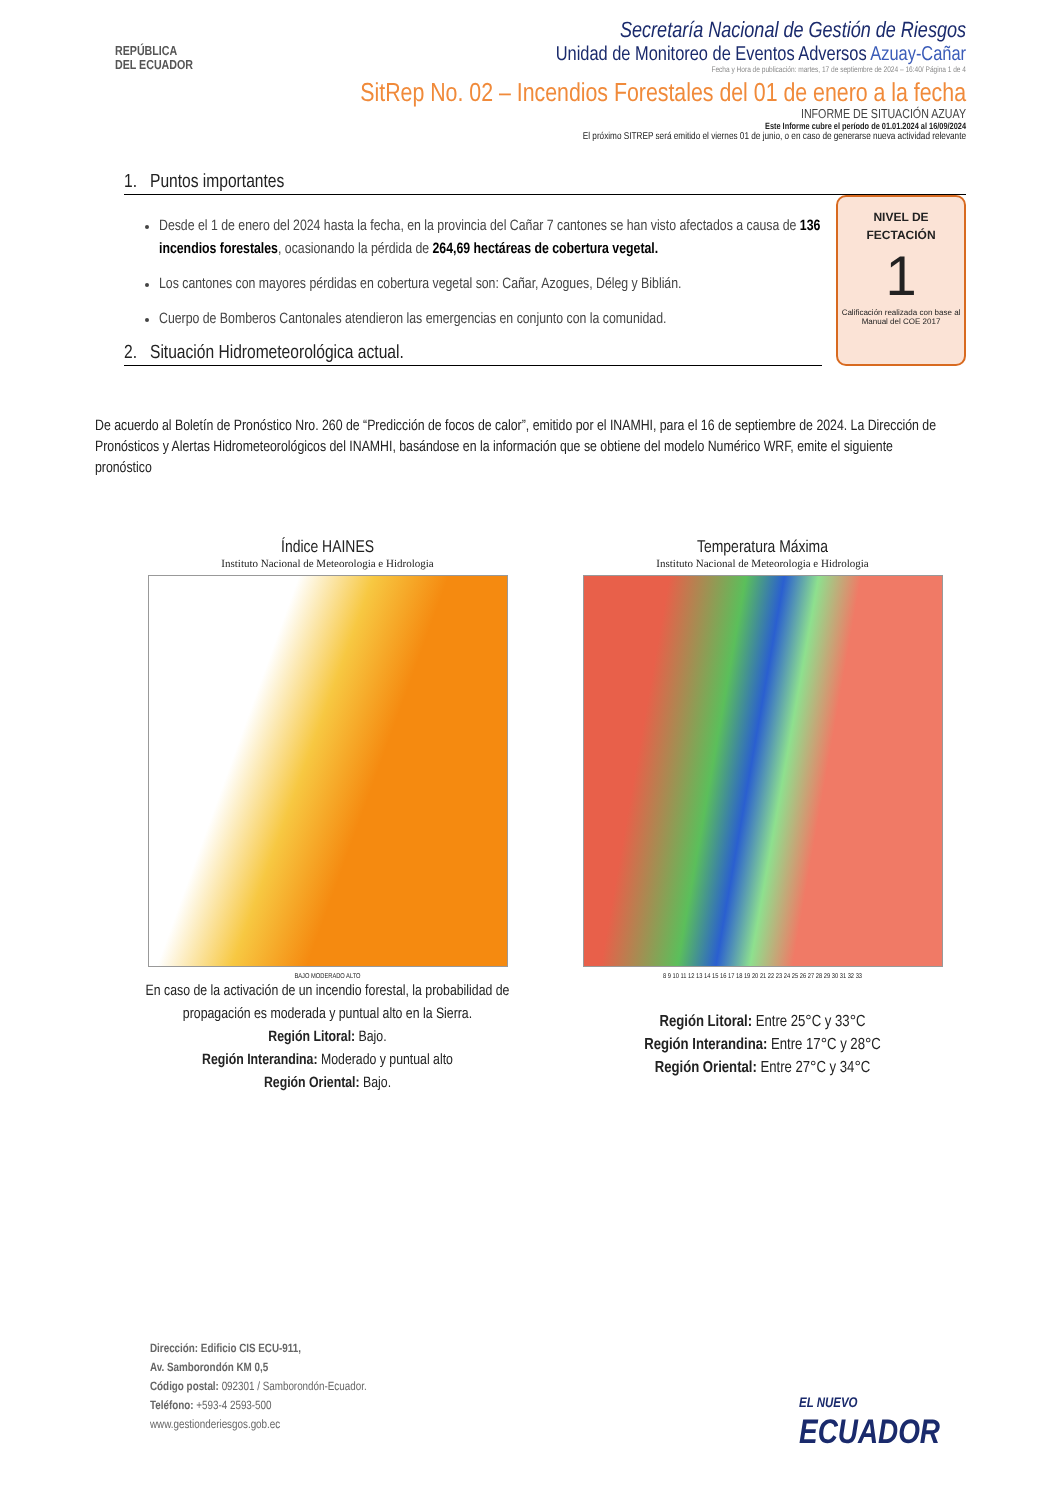REPÚBLICA
DEL ECUADOR
Secretaría Nacional de Gestión de Riesgos
Unidad de Monitoreo de Eventos Adversos Azuay-Cañar
Fecha y Hora de publicación: martes, 17 de septiembre de 2024 – 16:40/ Página 1 de 4
SitRep No. 02 – Incendios Forestales del 01 de enero a la fecha
INFORME DE SITUACIÓN AZUAY
Este Informe cubre el período de 01.01.2024 al 16/09/2024
El próximo SITREP será emitido el viernes 01 de junio, o en caso de generarse nueva actividad relevante
1. Puntos importantes
Desde el 1 de enero del 2024 hasta la fecha, en la provincia del Cañar 7 cantones se han visto afectados a causa de 136 incendios forestales, ocasionando la pérdida de 264,69 hectáreas de cobertura vegetal.
Los cantones con mayores pérdidas en cobertura vegetal son: Cañar, Azogues, Déleg y Biblián.
Cuerpo de Bomberos Cantonales atendieron las emergencias en conjunto con la comunidad.
2. Situación Hidrometeorológica actual.
NIVEL DE
FECTACIÓN
1
Calificación realizada con base al Manual del COE 2017
De acuerdo al Boletín de Pronóstico Nro. 260 de “Predicción de focos de calor”, emitido por el INAMHI, para el 16 de septiembre de 2024. La Dirección de Pronósticos y Alertas Hidrometeorológicos del INAMHI, basándose en la información que se obtiene del modelo Numérico WRF, emite el siguiente pronóstico
Índice HAINES
Instituto Nacional de Meteorologia e Hidrologia
BAJO MODERADO ALTO
En caso de la activación de un incendio forestal, la probabilidad de propagación es moderada y puntual alto en la Sierra.
Región Litoral: Bajo.
Región Interandina: Moderado y puntual alto
Región Oriental: Bajo.
Temperatura Máxima
Instituto Nacional de Meteorologia e Hidrologia
8 9 10 11 12 13 14 15 16 17 18 19 20 21 22 23 24 25 26 27 28 29 30 31 32 33
Región Litoral: Entre 25°C y 33°C
Región Interandina: Entre 17°C y 28°C
Región Oriental: Entre 27°C y 34°C
Dirección: Edificio CIS ECU-911,
Av. Samborondón KM 0,5
Código postal: 092301 / Samborondón-Ecuador.
Teléfono: +593-4 2593-500
www.gestionderiesgos.gob.ec
EL NUEVO
ECUADOR